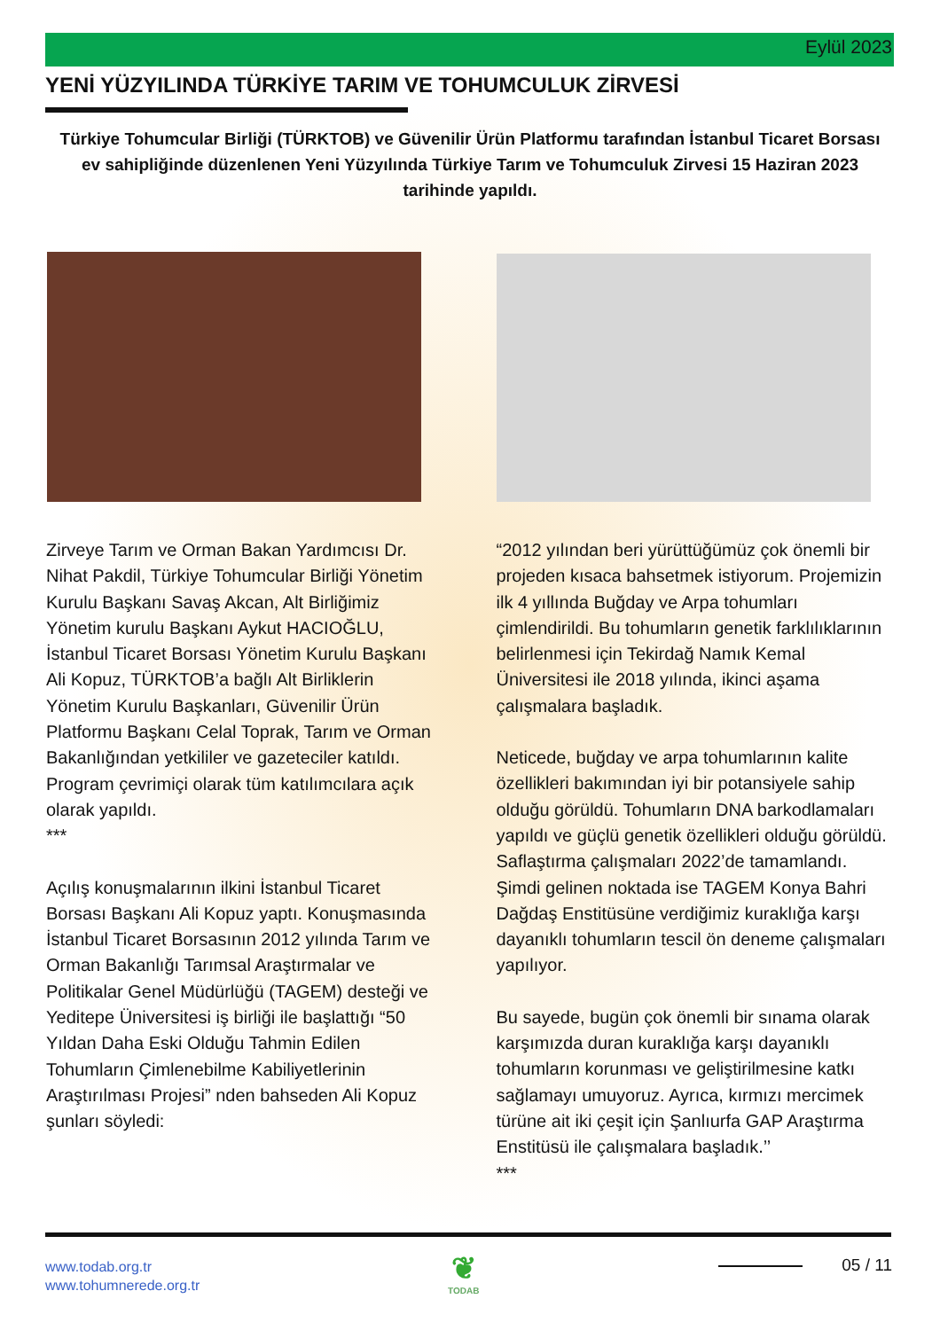Eylül 2023
YENİ YÜZYILINDA TÜRKİYE TARIM VE TOHUMCULUK ZİRVESİ
Türkiye Tohumcular Birliği (TÜRKTOB) ve Güvenilir Ürün Platformu tarafından İstanbul Ticaret Borsası ev sahipliğinde düzenlenen Yeni Yüzyılında Türkiye Tarım ve Tohumculuk Zirvesi 15 Haziran 2023 tarihinde yapıldı.
Zirveye Tarım ve Orman Bakan Yardımcısı Dr. Nihat Pakdil, Türkiye Tohumcular Birliği Yönetim Kurulu Başkanı Savaş Akcan, Alt Birliğimiz Yönetim kurulu Başkanı Aykut HACIOĞLU, İstanbul Ticaret Borsası Yönetim Kurulu Başkanı Ali Kopuz, TÜRKTOB’a bağlı Alt Birliklerin Yönetim Kurulu Başkanları, Güvenilir Ürün Platformu Başkanı Celal Toprak, Tarım ve Orman Bakanlığından yetkililer ve gazeteciler katıldı. Program çevrimiçi olarak tüm katılımcılara açık olarak yapıldı.
***
Açılış konuşmalarının ilkini İstanbul Ticaret Borsası Başkanı Ali Kopuz yaptı. Konuşmasında İstanbul Ticaret Borsasının 2012 yılında Tarım ve Orman Bakanlığı Tarımsal Araştırmalar ve Politikalar Genel Müdürlüğü (TAGEM) desteği ve Yeditepe Üniversitesi iş birliği ile başlattığı “50 Yıldan Daha Eski Olduğu Tahmin Edilen Tohumların Çimlenebilme Kabiliyetlerinin Araştırılması Projesi” nden bahseden Ali Kopuz şunları söyledi:
“2012 yılından beri yürüttüğümüz çok önemli bir projeden kısaca bahsetmek istiyorum. Projemizin ilk 4 yıllında Buğday ve Arpa tohumları çimlendirildi. Bu tohumların genetik farklılıklarının belirlenmesi için Tekirdağ Namık Kemal Üniversitesi ile 2018 yılında, ikinci aşama çalışmalara başladık.
Neticede, buğday ve arpa tohumlarının kalite özellikleri bakımından iyi bir potansiyele sahip olduğu görüldü. Tohumların DNA barkodlamaları yapıldı ve güçlü genetik özellikleri olduğu görüldü. Saflaştırma çalışmaları 2022’de tamamlandı. Şimdi gelinen noktada ise TAGEM Konya Bahri Dağdaş Enstitüsüne verdiğimiz kuraklığa karşı dayanıklı tohumların tescil ön deneme çalışmaları yapılıyor.
Bu sayede, bugün çok önemli bir sınama olarak karşımızda duran kuraklığa karşı dayanıklı tohumların korunması ve geliştirilmesine katkı sağlamayı umuyoruz. Ayrıca, kırmızı mercimek türüne ait iki çeşit için Şanlıurfa GAP Araştırma Enstitüsü ile çalışmalara başladık.’’
***
www.todab.org.tr
www.tohumnerede.org.tr
❦
TODAB
05 / 11